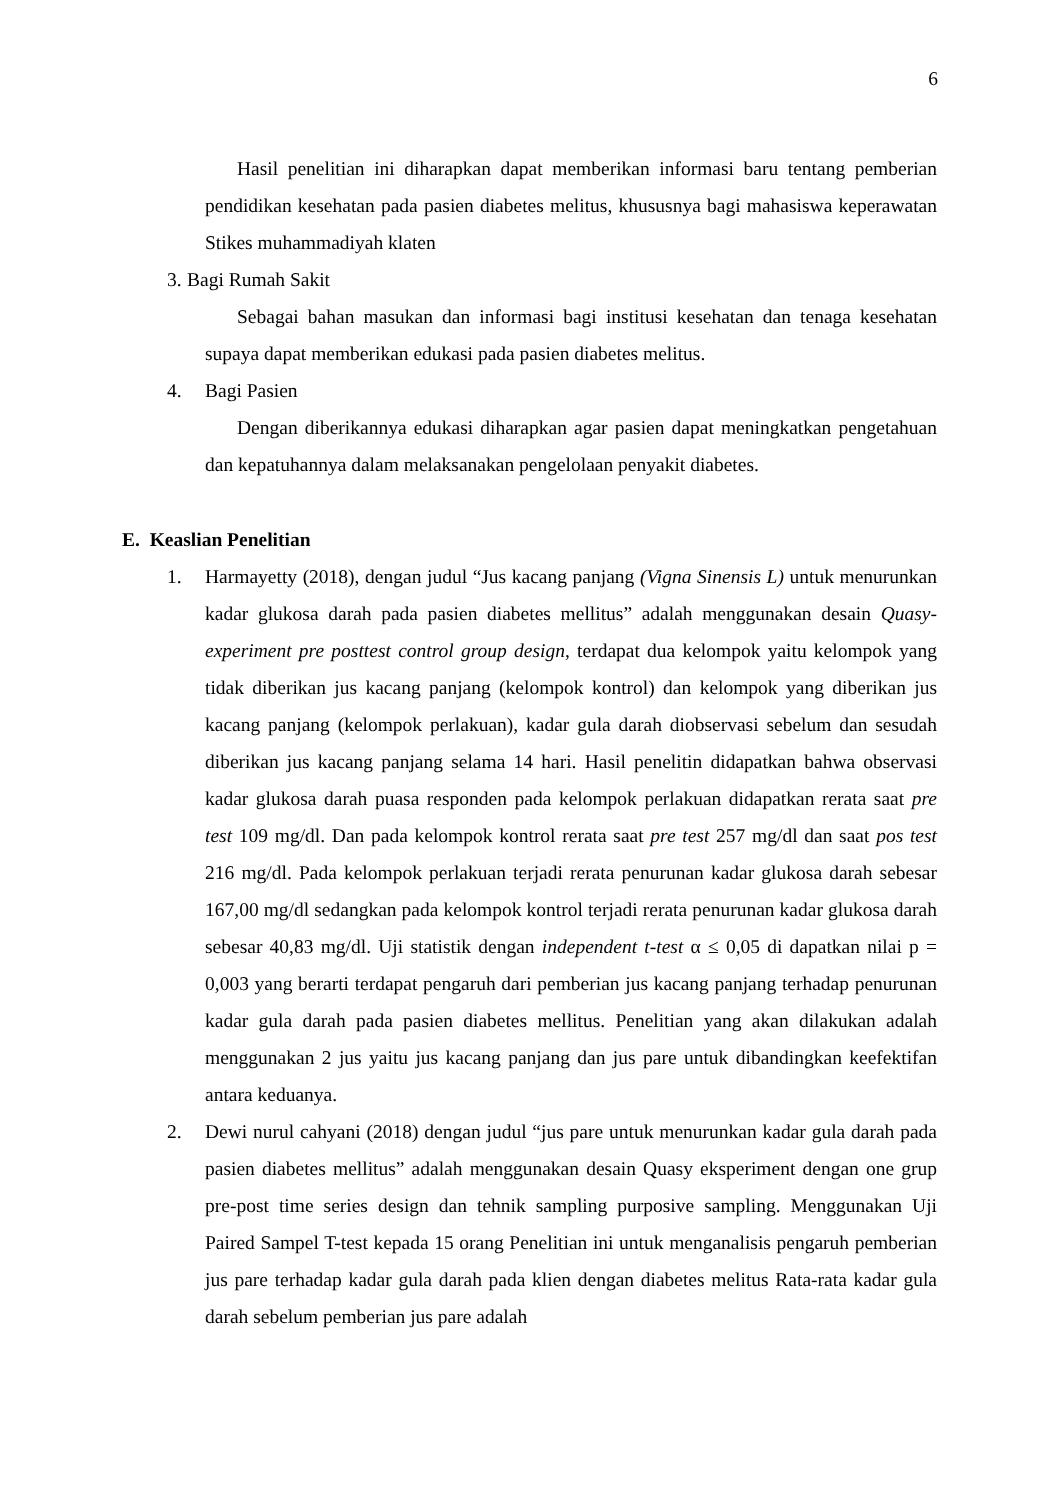6
Hasil penelitian ini diharapkan dapat memberikan informasi baru tentang pemberian pendidikan kesehatan pada pasien diabetes melitus, khususnya bagi mahasiswa keperawatan Stikes muhammadiyah klaten
3. Bagi Rumah Sakit
Sebagai bahan masukan dan informasi bagi institusi kesehatan dan tenaga kesehatan supaya dapat memberikan edukasi pada pasien diabetes melitus.
4. Bagi Pasien
Dengan diberikannya edukasi diharapkan agar pasien dapat meningkatkan pengetahuan dan kepatuhannya dalam melaksanakan pengelolaan penyakit diabetes.
E. Keaslian Penelitian
1. Harmayetty (2018), dengan judul “Jus kacang panjang (Vigna Sinensis L) untuk menurunkan kadar glukosa darah pada pasien diabetes mellitus” adalah menggunakan desain Quasy- experiment pre posttest control group design, terdapat dua kelompok yaitu kelompok yang tidak diberikan jus kacang panjang (kelompok kontrol) dan kelompok yang diberikan jus kacang panjang (kelompok perlakuan), kadar gula darah diobservasi sebelum dan sesudah diberikan jus kacang panjang selama 14 hari. Hasil penelitin didapatkan bahwa observasi kadar glukosa darah puasa responden pada kelompok perlakuan didapatkan rerata saat pre test 109 mg/dl. Dan pada kelompok kontrol rerata saat pre test 257 mg/dl dan saat pos test 216 mg/dl. Pada kelompok perlakuan terjadi rerata penurunan kadar glukosa darah sebesar 167,00 mg/dl sedangkan pada kelompok kontrol terjadi rerata penurunan kadar glukosa darah sebesar 40,83 mg/dl. Uji statistik dengan independent t-test α ≤ 0,05 di dapatkan nilai p = 0,003 yang berarti terdapat pengaruh dari pemberian jus kacang panjang terhadap penurunan kadar gula darah pada pasien diabetes mellitus. Penelitian yang akan dilakukan adalah menggunakan 2 jus yaitu jus kacang panjang dan jus pare untuk dibandingkan keefektifan antara keduanya.
2. Dewi nurul cahyani (2018) dengan judul “jus pare untuk menurunkan kadar gula darah pada pasien diabetes mellitus” adalah menggunakan desain Quasy eksperiment dengan one grup pre-post time series design dan tehnik sampling purposive sampling. Menggunakan Uji Paired Sampel T-test kepada 15 orang Penelitian ini untuk menganalisis pengaruh pemberian jus pare terhadap kadar gula darah pada klien dengan diabetes melitus Rata-rata kadar gula darah sebelum pemberian jus pare adalah